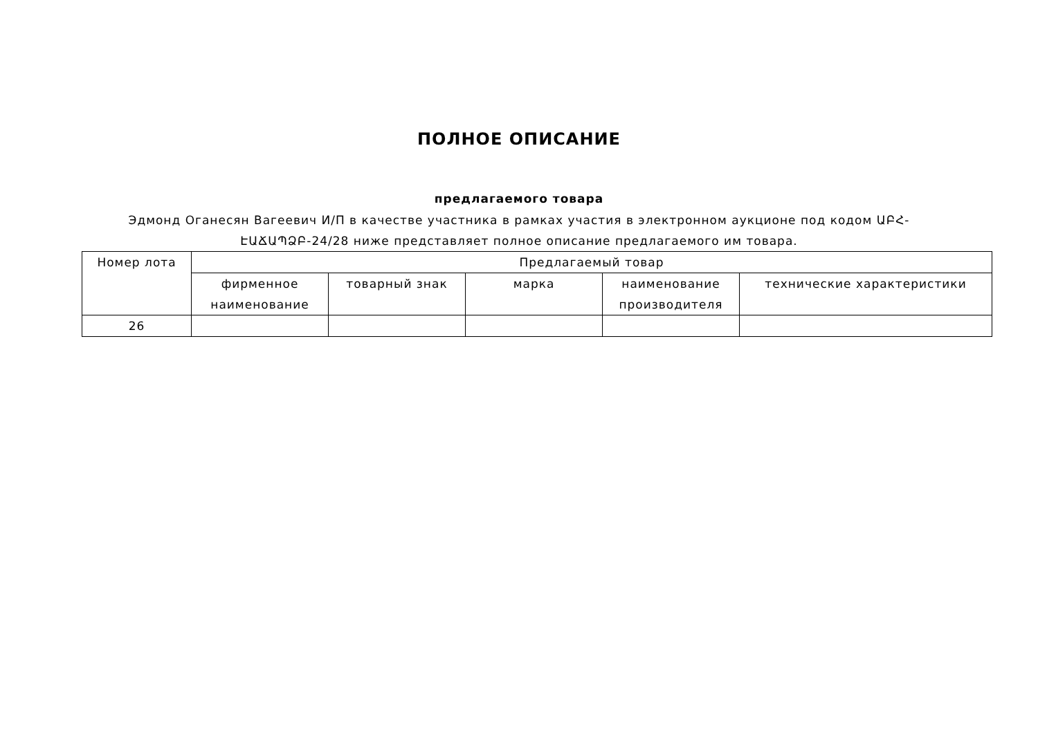ПОЛНОЕ ОПИСАНИЕ
предлагаемого товара
Эдмонд Оганесян Вагеевич И/П в качестве участника в рамках участия в электронном аукционе под кодом ԱԲՀ-ԷԱՃԱՊՁԲ-24/28 ниже представляет полное описание предлагаемого им товара.
| Номер лота | Предлагаемый товар | | | | |
| --- | --- | --- | --- | --- | --- |
| | фирменное наименование | товарный знак | марка | наименование производителя | технические характеристики |
| 26 | | | | | |